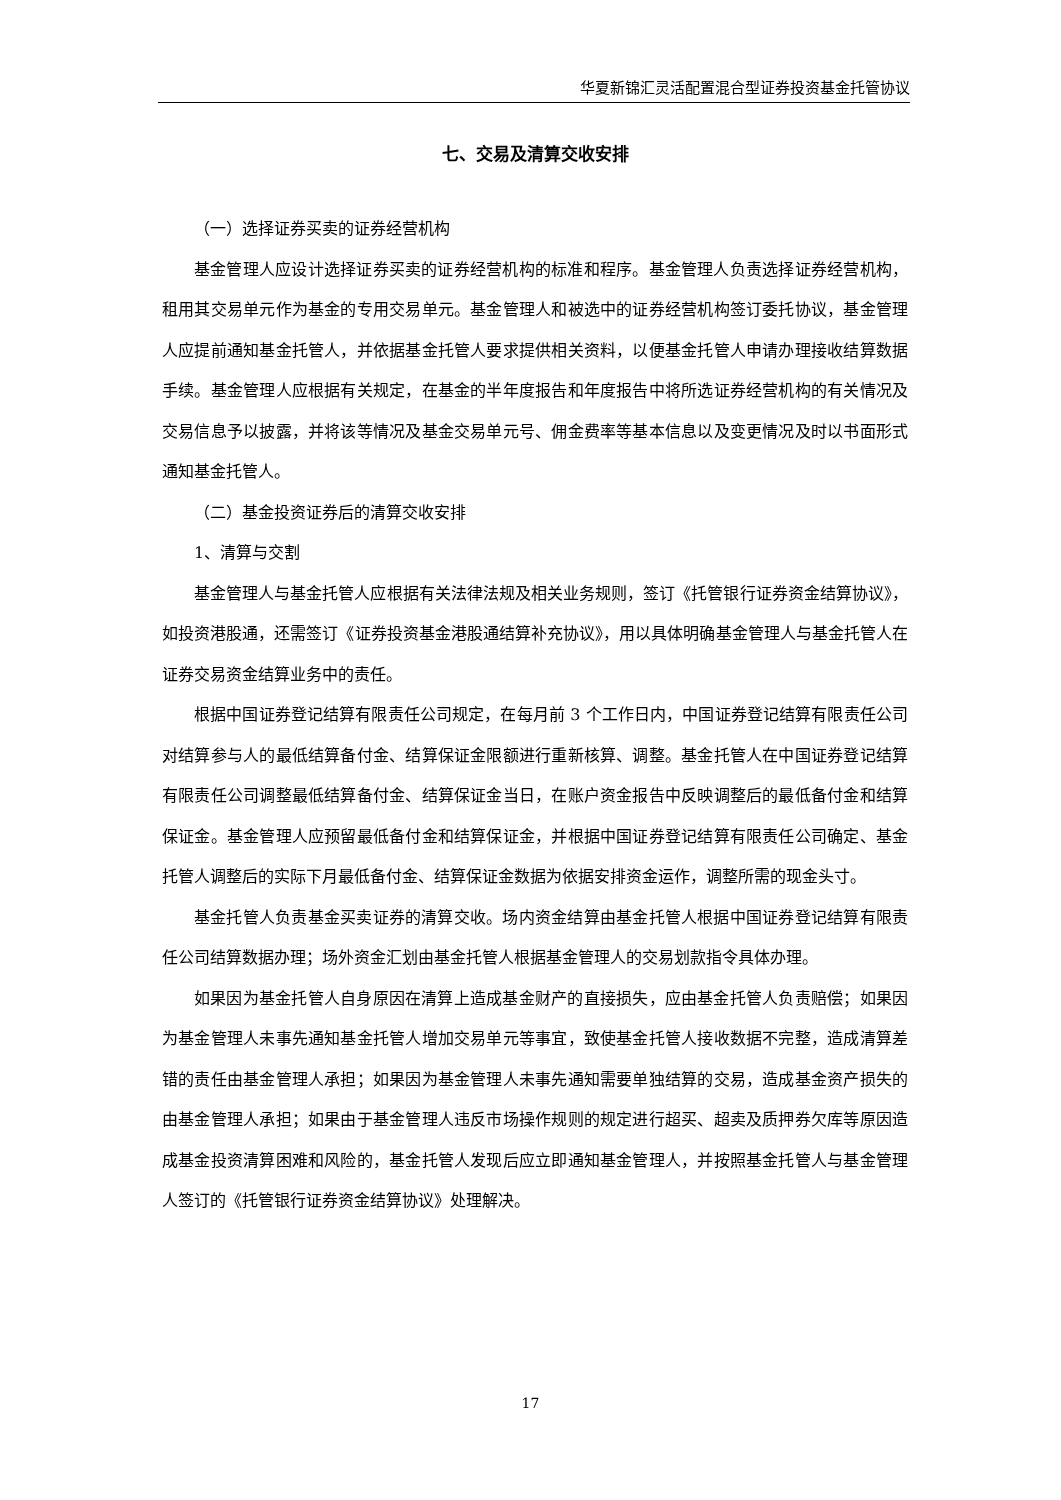华夏新锦汇灵活配置混合型证券投资基金托管协议
七、交易及清算交收安排
（一）选择证券买卖的证券经营机构
基金管理人应设计选择证券买卖的证券经营机构的标准和程序。基金管理人负责选择证券经营机构，租用其交易单元作为基金的专用交易单元。基金管理人和被选中的证券经营机构签订委托协议，基金管理人应提前通知基金托管人，并依据基金托管人要求提供相关资料，以便基金托管人申请办理接收结算数据手续。基金管理人应根据有关规定，在基金的半年度报告和年度报告中将所选证券经营机构的有关情况及交易信息予以披露，并将该等情况及基金交易单元号、佣金费率等基本信息以及变更情况及时以书面形式通知基金托管人。
（二）基金投资证券后的清算交收安排
1、清算与交割
基金管理人与基金托管人应根据有关法律法规及相关业务规则，签订《托管银行证券资金结算协议》，如投资港股通，还需签订《证券投资基金港股通结算补充协议》，用以具体明确基金管理人与基金托管人在证券交易资金结算业务中的责任。
根据中国证券登记结算有限责任公司规定，在每月前 3 个工作日内，中国证券登记结算有限责任公司对结算参与人的最低结算备付金、结算保证金限额进行重新核算、调整。基金托管人在中国证券登记结算有限责任公司调整最低结算备付金、结算保证金当日，在账户资金报告中反映调整后的最低备付金和结算保证金。基金管理人应预留最低备付金和结算保证金，并根据中国证券登记结算有限责任公司确定、基金托管人调整后的实际下月最低备付金、结算保证金数据为依据安排资金运作，调整所需的现金头寸。
基金托管人负责基金买卖证券的清算交收。场内资金结算由基金托管人根据中国证券登记结算有限责任公司结算数据办理；场外资金汇划由基金托管人根据基金管理人的交易划款指令具体办理。
如果因为基金托管人自身原因在清算上造成基金财产的直接损失，应由基金托管人负责赔偿；如果因为基金管理人未事先通知基金托管人增加交易单元等事宜，致使基金托管人接收数据不完整，造成清算差错的责任由基金管理人承担；如果因为基金管理人未事先通知需要单独结算的交易，造成基金资产损失的由基金管理人承担；如果由于基金管理人违反市场操作规则的规定进行超买、超卖及质押券欠库等原因造成基金投资清算困难和风险的，基金托管人发现后应立即通知基金管理人，并按照基金托管人与基金管理人签订的《托管银行证券资金结算协议》处理解决。
17